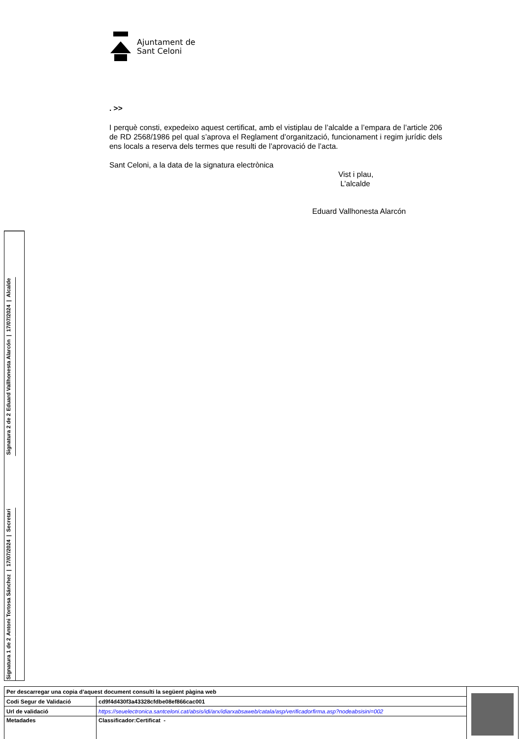Ajuntament de
Sant Celoni
. >>
I perquè consti, expedeixo aquest certificat, amb el vistiplau de l’alcalde a l’empara de l’article 206 de RD 2568/1986 pel qual s’aprova el Reglament d’organització, funcionament i regim jurídic dels ens locals a reserva dels termes que resulti de l’aprovació de l’acta.
Sant Celoni, a la data de la signatura electrònica
Vist i plau,
L’alcalde
Eduard Vallhonesta Alarcón
Signatura 2 de 2
Eduard Vallhonesta Alarcón | 17/07/2024 | Alcalde
Signatura 1 de 2
Antoni Tortosa Sánchez | 17/07/2024 | Secretari
| Per descarregar una copia d’aquest document consulti la següent pàgina web | | |
| Codi Segur de Validació | cd9f4d430f3a43328cfdbe08ef866cac001 | |
| Url de validació | https://seuelectronica.santceloni.cat/absis/idi/arx/idiarxabsaweb/catala/asp/verificadorfirma.asp?nodeabsisini=002 | |
| Metadades | Classificador:Certificat - | |